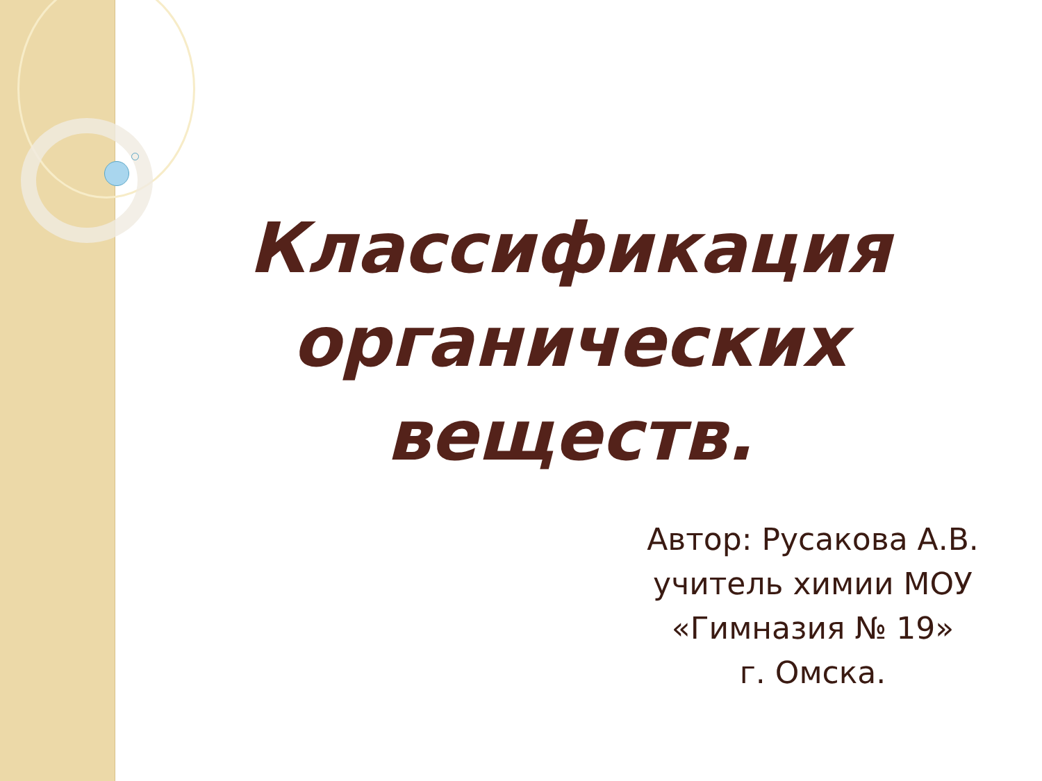Классификация органических веществ.
Автор: Русакова А.В.
учитель химии МОУ
«Гимназия № 19»
г. Омска.